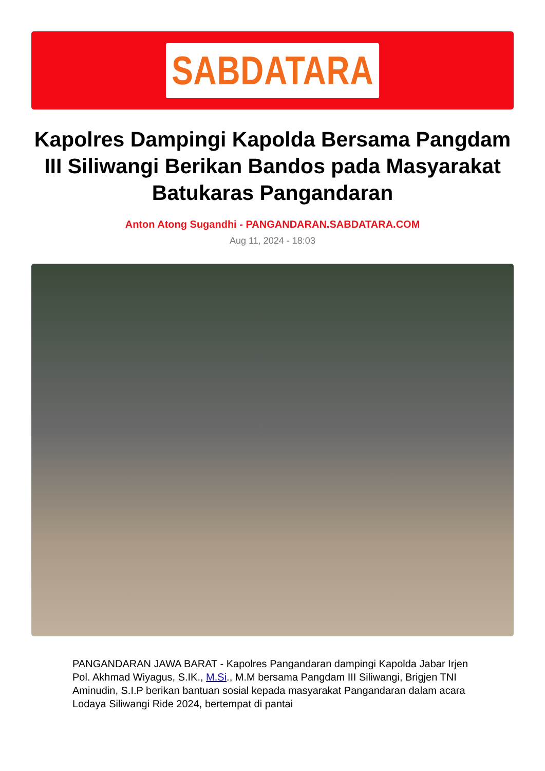SABDATARA
Kapolres Dampingi Kapolda Bersama Pangdam III Siliwangi Berikan Bandos pada Masyarakat Batukaras Pangandaran
Anton Atong Sugandhi - PANGANDARAN.SABDATARA.COM
Aug 11, 2024 - 18:03
PANGANDARAN JAWA BARAT - Kapolres Pangandaran dampingi Kapolda Jabar Irjen Pol. Akhmad Wiyagus, S.IK., M.Si., M.M bersama Pangdam III Siliwangi, Brigjen TNI Aminudin, S.I.P berikan bantuan sosial kepada masyarakat Pangandaran dalam acara Lodaya Siliwangi Ride 2024, bertempat di pantai